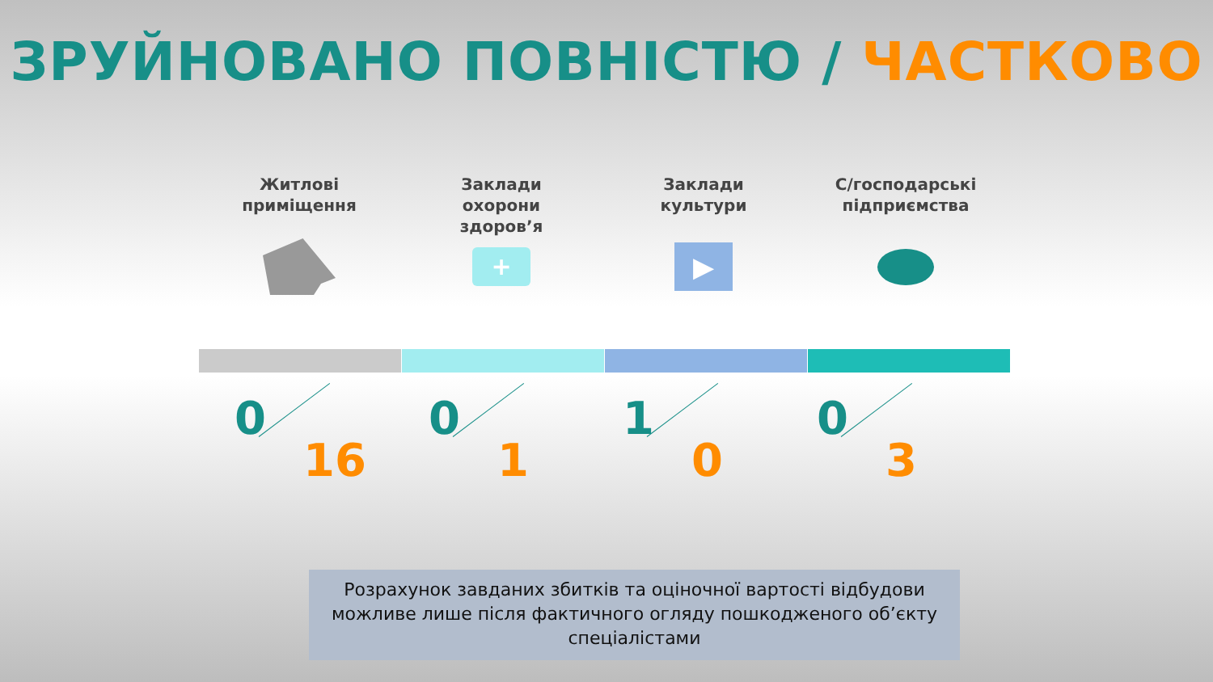ЗРУЙНОВАНО ПОВНІСТЮ / ЧАСТКОВО
Житлові
приміщення
Заклади
охорони
здоров’я
+
Заклади
культури
▶
С/господарські
підприємства
0
16
0
1
1
0
0
3
Розрахунок завданих збитків та оціночної вартості відбудови можливе лише після фактичного огляду пошкодженого об’єкту спеціалістами